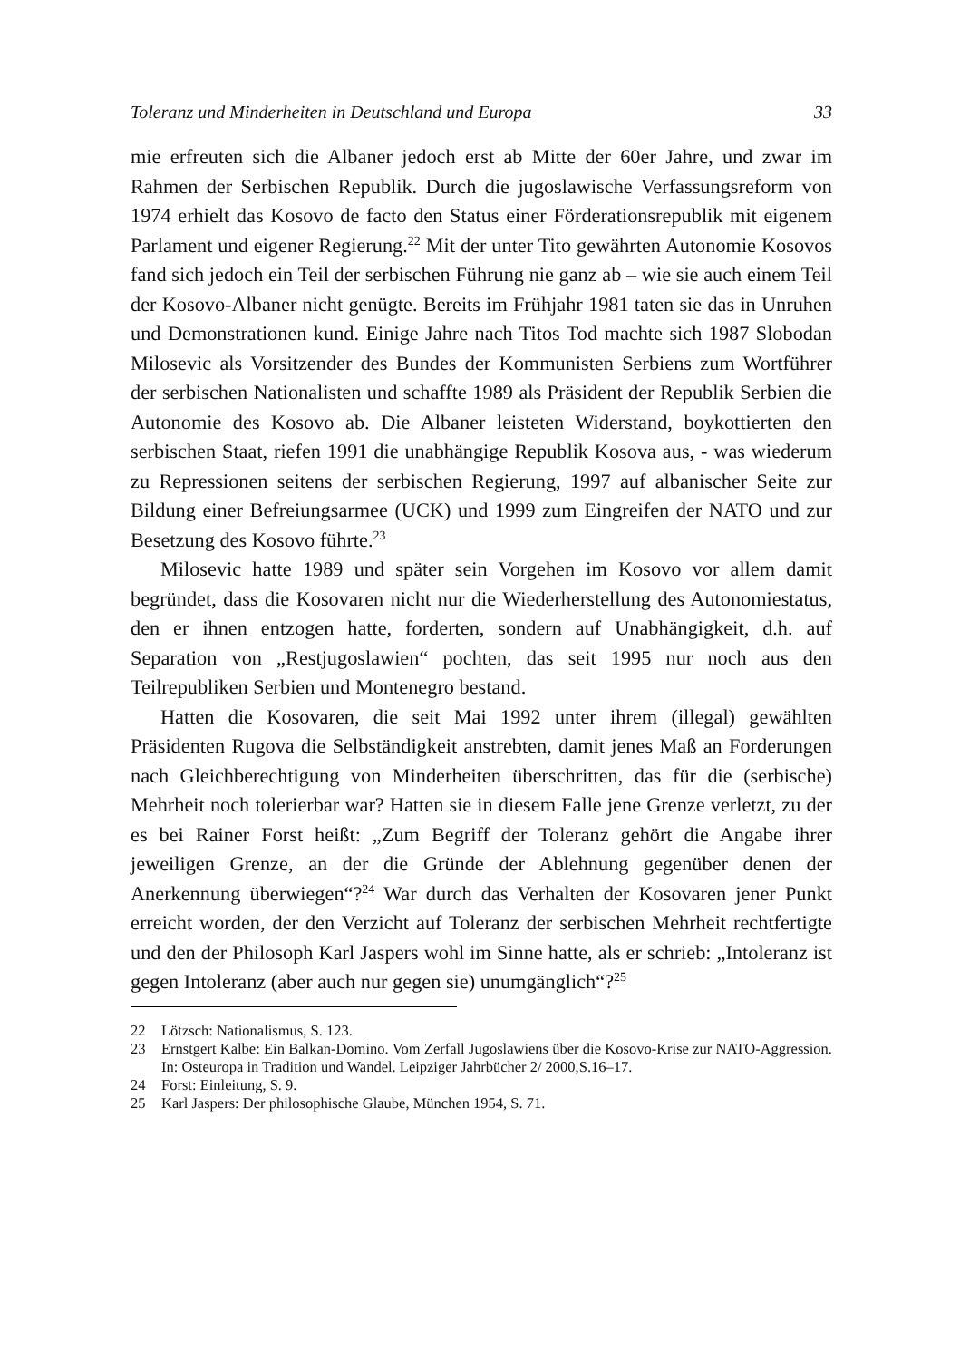Toleranz und Minderheiten in Deutschland und Europa 33
mie erfreuten sich die Albaner jedoch erst ab Mitte der 60er Jahre, und zwar im Rahmen der Serbischen Republik. Durch die jugoslawische Verfassungs­reform von 1974 erhielt das Kosovo de facto den Status einer Förderationsre­publik mit eigenem Parlament und eigener Regierung.<sup>22</sup> Mit der unter Tito gewährten Autonomie Kosovos fand sich jedoch ein Teil der serbischen Füh­rung nie ganz ab – wie sie auch einem Teil der Kosovo-Albaner nicht ge­nügte. Bereits im Frühjahr 1981 taten sie das in Unruhen und Demonstrationen kund. Einige Jahre nach Titos Tod machte sich 1987 Slobo­dan Milosevic als Vorsitzender des Bundes der Kommunisten Serbiens zum Wortführer der serbischen Nationalisten und schaffte 1989 als Präsident der Republik Serbien die Autonomie des Kosovo ab. Die Albaner leisteten Wi­derstand, boykottierten den serbischen Staat, riefen 1991 die unabhängige Republik Kosova aus, - was wiederum zu Repressionen seitens der serbischen Regierung, 1997 auf albanischer Seite zur Bildung einer Befreiungsarmee (UCK) und 1999 zum Eingreifen der NATO und zur Besetzung des Kosovo führte.<sup>23</sup>
Milosevic hatte 1989 und später sein Vorgehen im Kosovo vor allem da­mit begründet, dass die Kosovaren nicht nur die Wiederherstellung des Auto­nomiestatus, den er ihnen entzogen hatte, forderten, sondern auf Unabhängigkeit, d.h. auf Separation von „Restjugoslawien“ pochten, das seit 1995 nur noch aus den Teilrepubliken Serbien und Montenegro bestand.
Hatten die Kosovaren, die seit Mai 1992 unter ihrem (illegal) gewählten Präsidenten Rugova die Selbständigkeit anstrebten, damit jenes Maß an For­derungen nach Gleichberechtigung von Minderheiten überschritten, das für die (serbische) Mehrheit noch tolerierbar war? Hatten sie in diesem Falle jene Grenze verletzt, zu der es bei Rainer Forst heißt: „Zum Begriff der Toleranz gehört die Angabe ihrer jeweiligen Grenze, an der die Gründe der Ablehnung gegenüber denen der Anerkennung überwiegen“?<sup>24</sup> War durch das Verhalten der Kosovaren jener Punkt erreicht worden, der den Verzicht auf Toleranz der serbischen Mehrheit rechtfertigte und den der Philosoph Karl Jaspers wohl im Sinne hatte, als er schrieb: „Intoleranz ist gegen Intoleranz (aber auch nur ge­gen sie) unumgänglich“?<sup>25</sup>
22 Lötzsch: Nationalismus, S. 123.
23 Ernstgert Kalbe: Ein Balkan-Domino. Vom Zerfall Jugoslawiens über die Kosovo-Krise zur NATO-Aggression. In: Osteuropa in Tradition und Wandel. Leipziger Jahrbücher 2/ 2000,S.16–17.
24 Forst: Einleitung, S. 9.
25 Karl Jaspers: Der philosophische Glaube, München 1954, S. 71.